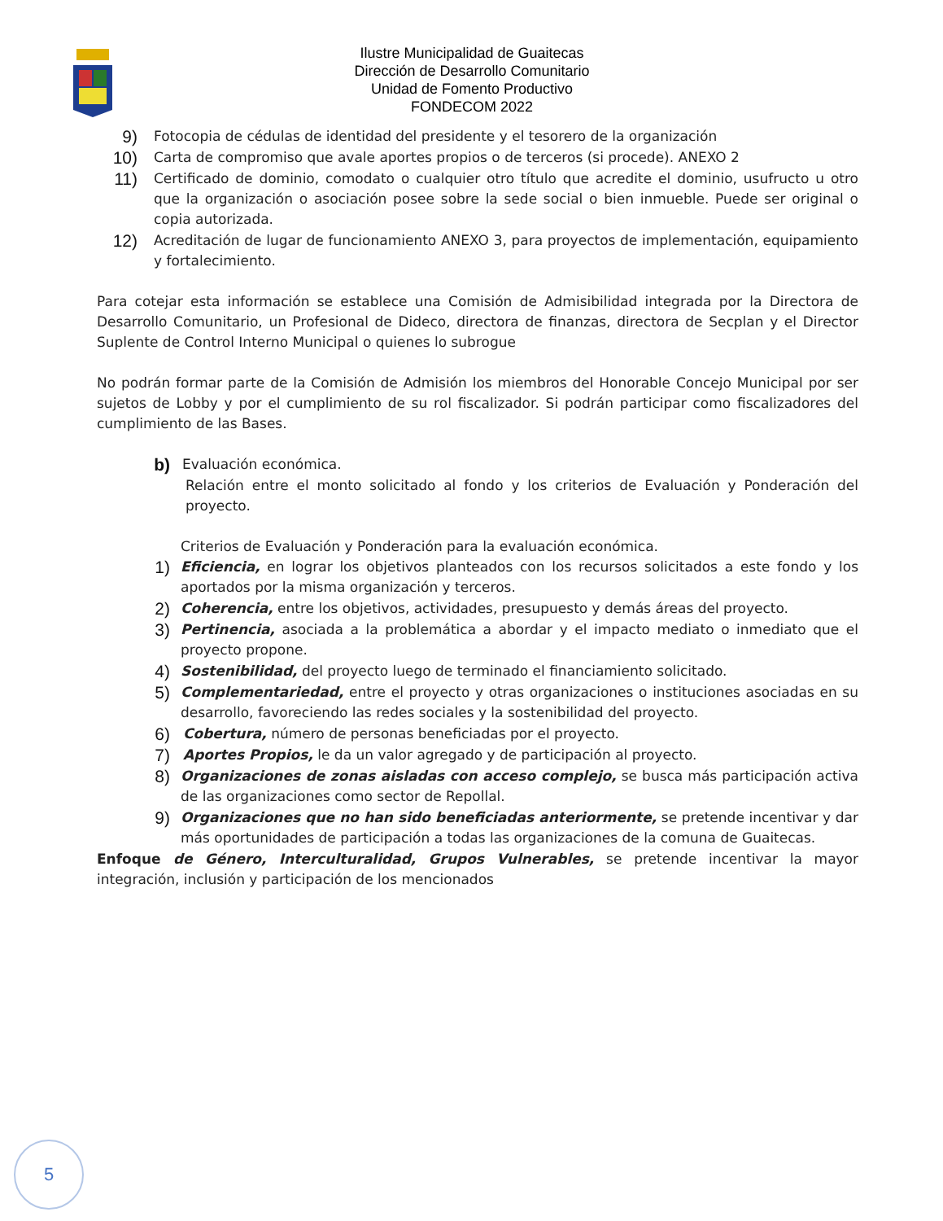Ilustre Municipalidad de Guaitecas
Dirección de Desarrollo Comunitario
Unidad de Fomento Productivo
FONDECOM 2022
9) Fotocopia de cédulas de identidad del presidente y el tesorero de la organización
10) Carta de compromiso que avale aportes propios o de terceros (si procede). ANEXO 2
11) Certificado de dominio, comodato o cualquier otro título que acredite el dominio, usufructo u otro que la organización o asociación posee sobre la sede social o bien inmueble. Puede ser original o copia autorizada.
12) Acreditación de lugar de funcionamiento ANEXO 3, para proyectos de implementación, equipamiento y fortalecimiento.
Para cotejar esta información se establece una Comisión de Admisibilidad integrada por la Directora de Desarrollo Comunitario, un Profesional de Dideco, directora de finanzas, directora de Secplan y el Director Suplente de Control Interno Municipal o quienes lo subrogue
No podrán formar parte de la Comisión de Admisión los miembros del Honorable Concejo Municipal por ser sujetos de Lobby y por el cumplimiento de su rol fiscalizador. Si podrán participar como fiscalizadores del cumplimiento de las Bases.
b) Evaluación económica.
Relación entre el monto solicitado al fondo y los criterios de Evaluación y Ponderación del proyecto.
Criterios de Evaluación y Ponderación para la evaluación económica.
1) Eficiencia, en lograr los objetivos planteados con los recursos solicitados a este fondo y los aportados por la misma organización y terceros.
2) Coherencia, entre los objetivos, actividades, presupuesto y demás áreas del proyecto.
3) Pertinencia, asociada a la problemática a abordar y el impacto mediato o inmediato que el proyecto propone.
4) Sostenibilidad, del proyecto luego de terminado el financiamiento solicitado.
5) Complementariedad, entre el proyecto y otras organizaciones o instituciones asociadas en su desarrollo, favoreciendo las redes sociales y la sostenibilidad del proyecto.
6) Cobertura, número de personas beneficiadas por el proyecto.
7) Aportes Propios, le da un valor agregado y de participación al proyecto.
8) Organizaciones de zonas aisladas con acceso complejo, se busca más participación activa de las organizaciones como sector de Repollal.
9) Organizaciones que no han sido beneficiadas anteriormente, se pretende incentivar y dar más oportunidades de participación a todas las organizaciones de la comuna de Guaitecas.
Enfoque de Género, Interculturalidad, Grupos Vulnerables, se pretende incentivar la mayor integración, inclusión y participación de los mencionados
5